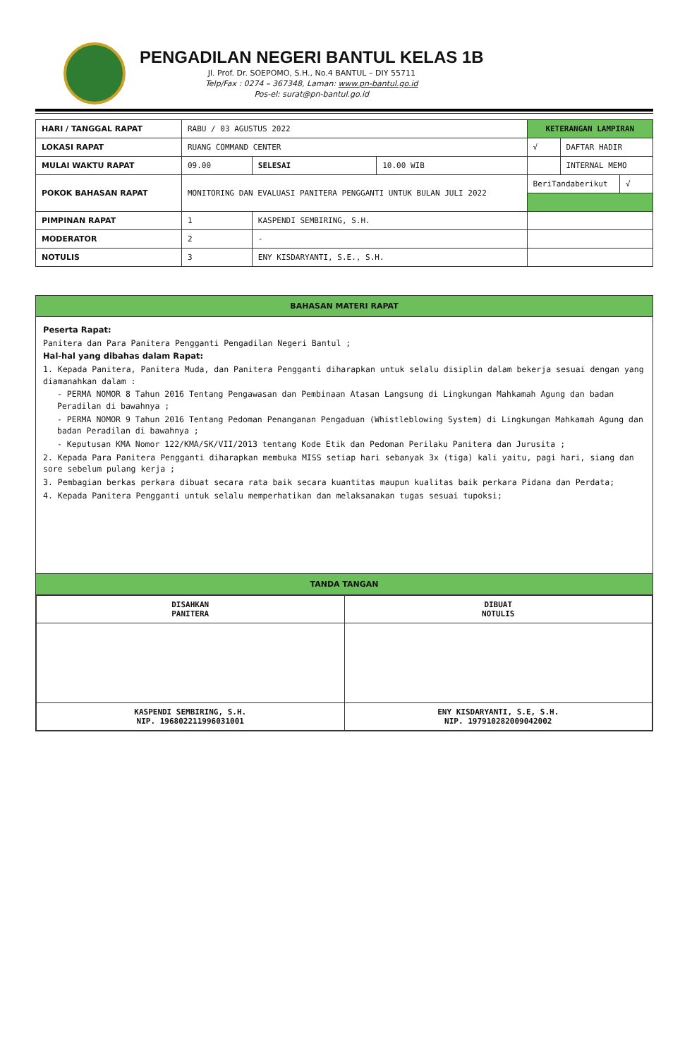PENGADILAN NEGERI BANTUL KELAS 1B
Jl. Prof. Dr. SOEPOMO, S.H., No.4 BANTUL – DIY 55711
Telp/Fax : 0274 – 367348, Laman: www.pn-bantul.go.id
Pos-el: surat@pn-bantul.go.id
| HARI / TANGGAL RAPAT | RABU / 03 AGUSTUS 2022 | | | KETERANGAN LAMPIRAN | | |
| LOKASI RAPAT | RUANG COMMAND CENTER | | | √ | DAFTAR HADIR | |
| MULAI WAKTU RAPAT | 09.00 | SELESAI | 10.00 WIB | | INTERNAL MEMO | |
| POKOK BAHASAN RAPAT | MONITORING DAN EVALUASI PANITERA PENGGANTI UNTUK BULAN JULI 2022 | | | BeriTandaberikut | | √ |
| PIMPINAN RAPAT | 1 | KASPENDI SEMBIRING, S.H. | | | | |
| MODERATOR | 2 | - | | | | |
| NOTULIS | 3 | ENY KISDARYANTI, S.E., S.H. | | | | |
BAHASAN MATERI RAPAT
Peserta Rapat:
Panitera dan Para Panitera Pengganti Pengadilan Negeri Bantul ;
Hal-hal yang dibahas dalam Rapat:
1. Kepada Panitera, Panitera Muda, dan Panitera Pengganti diharapkan untuk selalu disiplin dalam bekerja sesuai dengan yang diamanahkan dalam :
- PERMA NOMOR 8 Tahun 2016 Tentang Pengawasan dan Pembinaan Atasan Langsung di Lingkungan Mahkamah Agung dan badan Peradilan di bawahnya ;
- PERMA NOMOR 9 Tahun 2016 Tentang Pedoman Penanganan Pengaduan (Whistleblowing System) di Lingkungan Mahkamah Agung dan badan Peradilan di bawahnya ;
- Keputusan KMA Nomor 122/KMA/SK/VII/2013 tentang Kode Etik dan Pedoman Perilaku Panitera dan Jurusita ;
2. Kepada Para Panitera Pengganti diharapkan membuka MISS setiap hari sebanyak 3x (tiga) kali yaitu, pagi hari, siang dan sore sebelum pulang kerja ;
3. Pembagian berkas perkara dibuat secara rata baik secara kuantitas maupun kualitas baik perkara Pidana dan Perdata;
4. Kepada Panitera Pengganti untuk selalu memperhatikan dan melaksanakan tugas sesuai tupoksi;
TANDA TANGAN
| DISAHKAN PANITERA | DIBUAT NOTULIS |
| KASPENDI SEMBIRING, S.H. NIP. 196802211996031001 | ENY KISDARYANTI, S.E, S.H. NIP. 197910282009042002 |